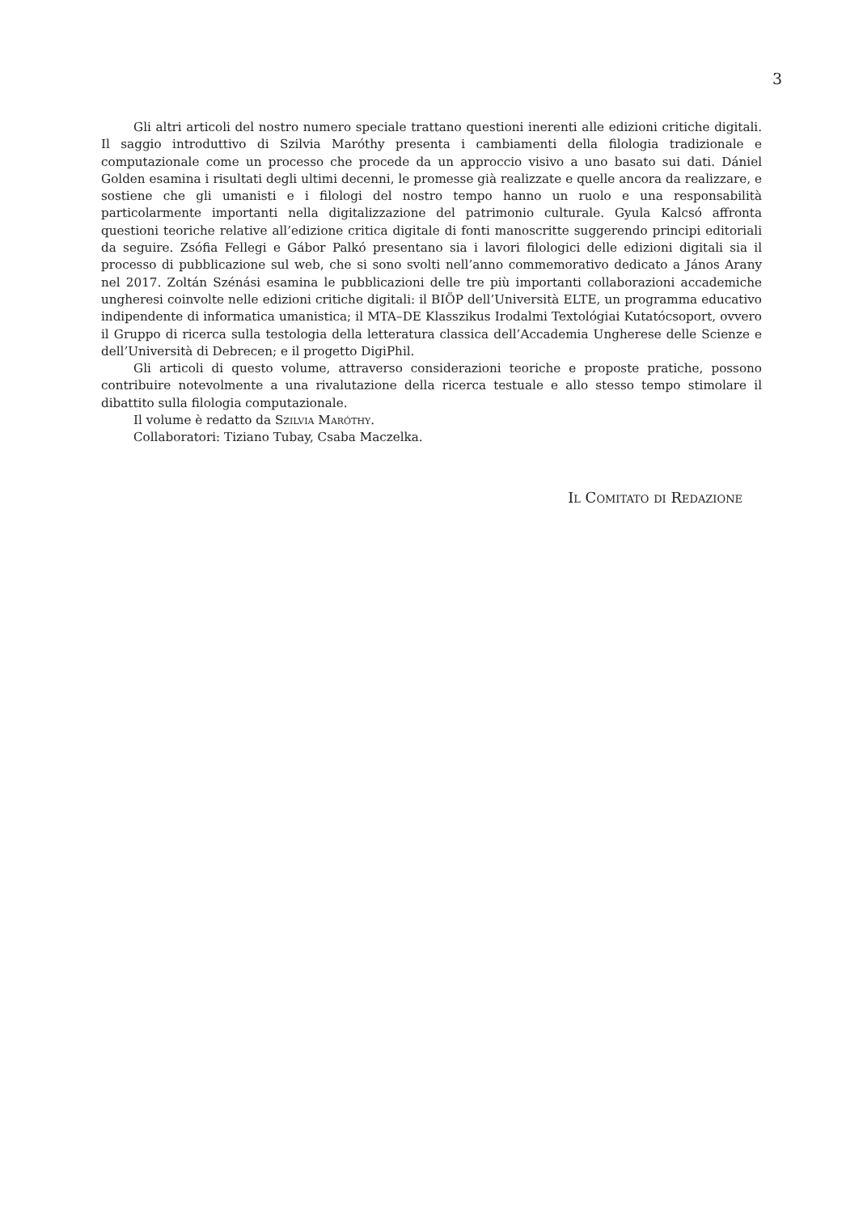3
Gli altri articoli del nostro numero speciale trattano questioni inerenti alle edizioni critiche digitali. Il saggio introduttivo di Szilvia Maróthy presenta i cambiamenti della filologia tradizionale e computazionale come un processo che procede da un approccio visivo a uno basato sui dati. Dániel Golden esamina i risultati degli ultimi decenni, le promesse già realizzate e quelle ancora da realizzare, e sostiene che gli umanisti e i filologi del nostro tempo hanno un ruolo e una responsabilità particolarmente importanti nella digitalizzazione del patrimonio culturale. Gyula Kalcsó affronta questioni teoriche relative all’edizione critica digitale di fonti manoscritte suggerendo principi editoriali da seguire. Zsófia Fellegi e Gábor Palkó presentano sia i lavori filologici delle edizioni digitali sia il processo di pubblicazione sul web, che si sono svolti nell’anno commemorativo dedicato a János Arany nel 2017. Zoltán Szénási esamina le pubblicazioni delle tre più importanti collaborazioni accademiche ungheresi coinvolte nelle edizioni critiche digitali: il BIÖP dell’Università ELTE, un programma educativo indipendente di informatica umanistica; il MTA–DE Klasszikus Irodalmi Textológiai Kutatócsoport, ovvero il Gruppo di ricerca sulla testologia della letteratura classica dell’Accademia Ungherese delle Scienze e dell’Università di Debrecen; e il progetto DigiPhil.
Gli articoli di questo volume, attraverso considerazioni teoriche e proposte pratiche, possono contribuire notevolmente a una rivalutazione della ricerca testuale e allo stesso tempo stimolare il dibattito sulla filologia computazionale.
Il volume è redatto da Szilvia Maróthy.
Collaboratori: Tiziano Tubay, Csaba Maczelka.
Il Comitato di Redazione